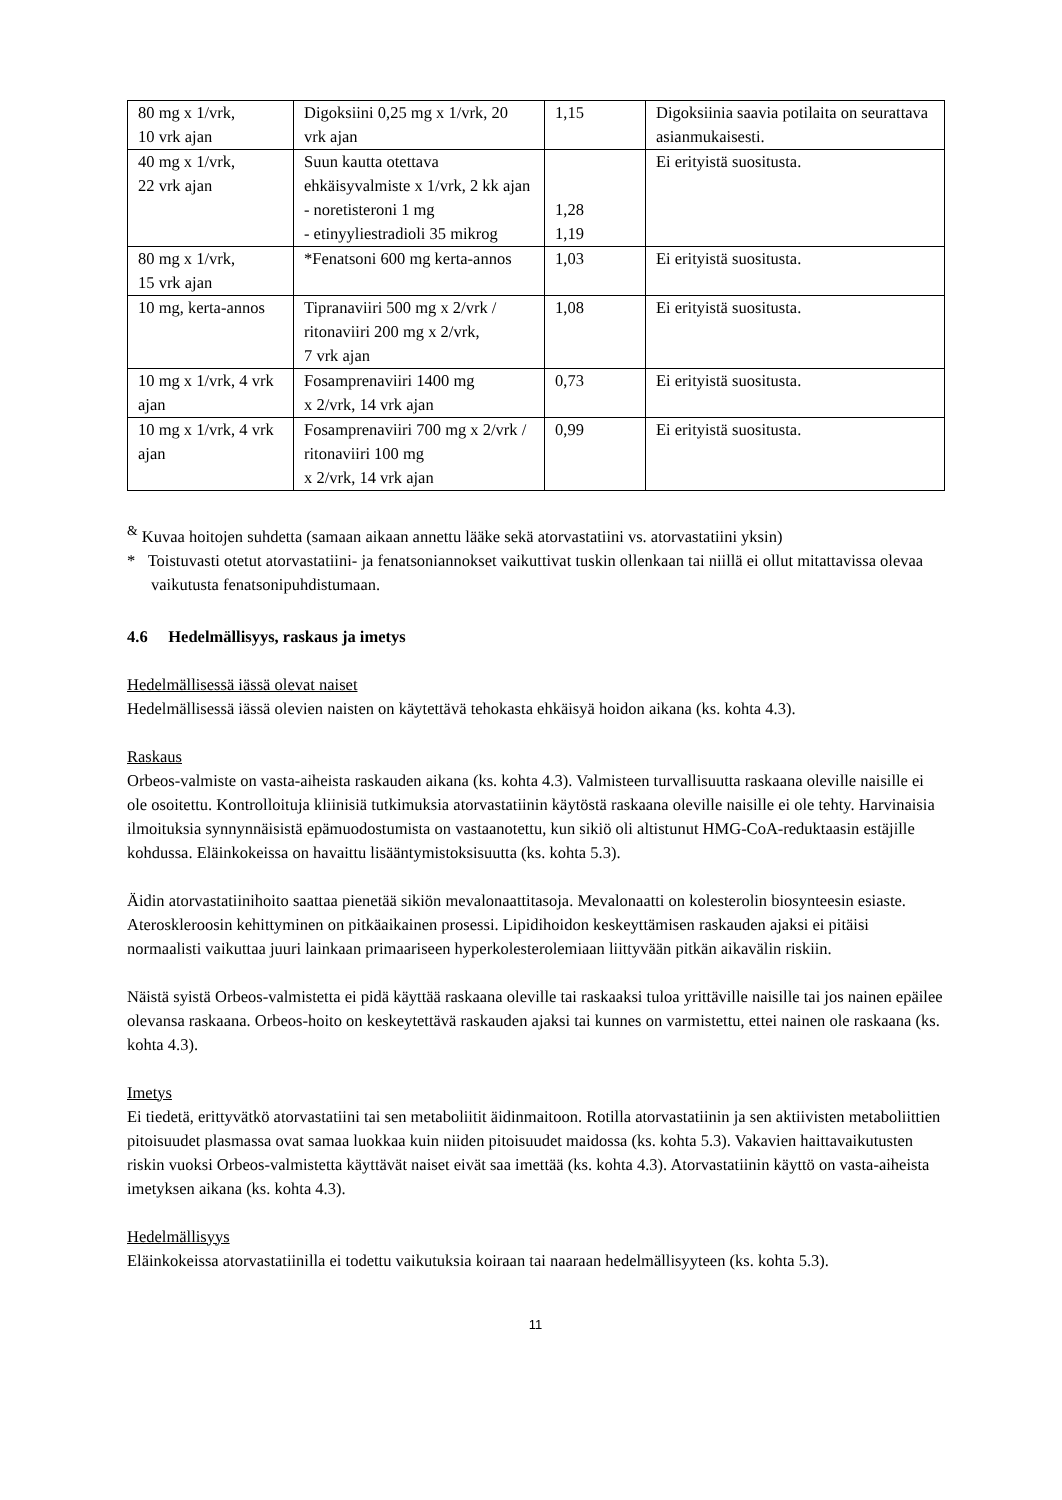| 80 mg x 1/vrk, 10 vrk ajan | Digoksiini 0,25 mg x 1/vrk, 20 vrk ajan | 1,15 | Digoksiinia saavia potilaita on seurattava asianmukaisesti. |
| 40 mg x 1/vrk, 22 vrk ajan | Suun kautta otettava ehkäisyvalmiste x 1/vrk, 2 kk ajan - noretisteroni 1 mg - etinyyliestradioli 35 mikrog | 1,28 1,19 | Ei erityistä suositusta. |
| 80 mg x 1/vrk, 15 vrk ajan | *Fenatsoni 600 mg kerta-annos | 1,03 | Ei erityistä suositusta. |
| 10 mg, kerta-annos | Tipranaviiri 500 mg x 2/vrk / ritonaviiri 200 mg x 2/vrk, 7 vrk ajan | 1,08 | Ei erityistä suositusta. |
| 10 mg x 1/vrk, 4 vrk ajan | Fosamprenaviiri 1400 mg x 2/vrk, 14 vrk ajan | 0,73 | Ei erityistä suositusta. |
| 10 mg x 1/vrk, 4 vrk ajan | Fosamprenaviiri 700 mg x 2/vrk / ritonaviiri 100 mg x 2/vrk, 14 vrk ajan | 0,99 | Ei erityistä suositusta. |
<sup>&</sup> Kuvaa hoitojen suhdetta (samaan aikaan annettu lääke sekä atorvastatiini vs. atorvastatiini yksin)
* Toistuvasti otetut atorvastatiini- ja fenatsoniannokset vaikuttivat tuskin ollenkaan tai niillä ei ollut mitattavissa olevaa vaikutusta fenatsonipuhdistumaan.
4.6 Hedelmällisyys, raskaus ja imetys
Hedelmällisessä iässä olevat naiset
Hedelmällisessä iässä olevien naisten on käytettävä tehokasta ehkäisyä hoidon aikana (ks. kohta 4.3).
Raskaus
Orbeos-valmiste on vasta-aiheista raskauden aikana (ks. kohta 4.3). Valmisteen turvallisuutta raskaana oleville naisille ei ole osoitettu. Kontrolloituja kliinisiä tutkimuksia atorvastatiinin käytöstä raskaana oleville naisille ei ole tehty. Harvinaisia ilmoituksia synnynnäisistä epämuodostumista on vastaanotettu, kun sikiö oli altistunut HMG-CoA-reduktaasin estäjille kohdussa. Eläinkokeissa on havaittu lisääntymistoksisuutta (ks. kohta 5.3).
Äidin atorvastatiinihoito saattaa pienetää sikiön mevalonaattitasoja. Mevalonaatti on kolesterolin biosynteesin esiaste. Ateroskleroosin kehittyminen on pitkäaikainen prosessi. Lipidihoidon keskeyttämisen raskauden ajaksi ei pitäisi normaalisti vaikuttaa juuri lainkaan primaariseen hyperkolesterolemiaan liittyvään pitkän aikavälin riskiin.
Näistä syistä Orbeos-valmistetta ei pidä käyttää raskaana oleville tai raskaaksi tuloa yrittäville naisille tai jos nainen epäilee olevansa raskaana. Orbeos-hoito on keskeytettävä raskauden ajaksi tai kunnes on varmistettu, ettei nainen ole raskaana (ks. kohta 4.3).
Imetys
Ei tiedetä, erittyvätkö atorvastatiini tai sen metaboliitit äidinmaitoon. Rotilla atorvastatiinin ja sen aktiivisten metaboliittien pitoisuudet plasmassa ovat samaa luokkaa kuin niiden pitoisuudet maidossa (ks. kohta 5.3). Vakavien haittavaikutusten riskin vuoksi Orbeos-valmistetta käyttävät naiset eivät saa imettää (ks. kohta 4.3). Atorvastatiinin käyttö on vasta-aiheista imetyksen aikana (ks. kohta 4.3).
Hedelmällisyys
Eläinkokeissa atorvastatiinilla ei todettu vaikutuksia koiraan tai naaraan hedelmällisyyteen (ks. kohta 5.3).
11